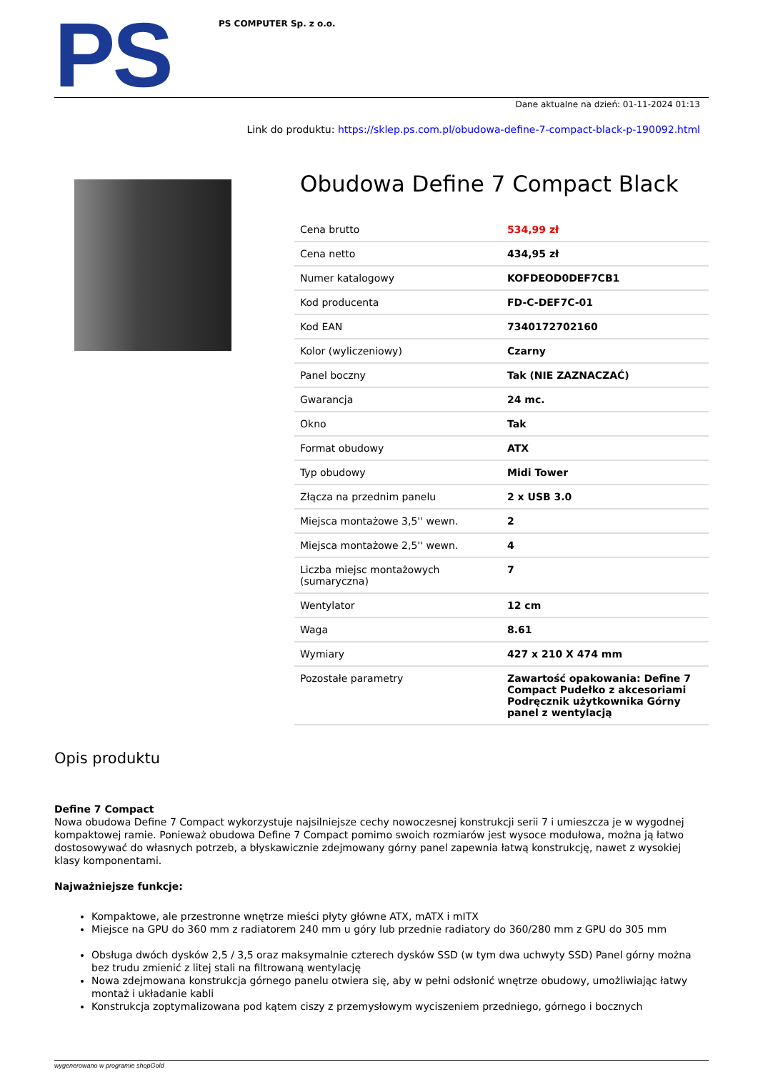PS
PS COMPUTER Sp. z o.o.
Dane aktualne na dzień: 01-11-2024 01:13
Link do produktu: https://sklep.ps.com.pl/obudowa-define-7-compact-black-p-190092.html
Obudowa Define 7 Compact Black
| Cena brutto | 534,99 zł |
| Cena netto | 434,95 zł |
| Numer katalogowy | KOFDEOD0DEF7CB1 |
| Kod producenta | FD-C-DEF7C-01 |
| Kod EAN | 7340172702160 |
| Kolor (wyliczeniowy) | Czarny |
| Panel boczny | Tak (NIE ZAZNACZAĆ) |
| Gwarancja | 24 mc. |
| Okno | Tak |
| Format obudowy | ATX |
| Typ obudowy | Midi Tower |
| Złącza na przednim panelu | 2 x USB 3.0 |
| Miejsca montażowe 3,5'' wewn. | 2 |
| Miejsca montażowe 2,5'' wewn. | 4 |
| Liczba miejsc montażowych (sumaryczna) | 7 |
| Wentylator | 12 cm |
| Waga | 8.61 |
| Wymiary | 427 x 210 X 474 mm |
| Pozostałe parametry | Zawartość opakowania: Define 7 Compact Pudełko z akcesoriami Podręcznik użytkownika Górny panel z wentylacją |
Opis produktu
Define 7 Compact
Nowa obudowa Define 7 Compact wykorzystuje najsilniejsze cechy nowoczesnej konstrukcji serii 7 i umieszcza je w wygodnej kompaktowej ramie. Ponieważ obudowa Define 7 Compact pomimo swoich rozmiarów jest wysoce modułowa, można ją łatwo dostosowywać do własnych potrzeb, a błyskawicznie zdejmowany górny panel zapewnia łatwą konstrukcję, nawet z wysokiej klasy komponentami.
Najważniejsze funkcje:
Kompaktowe, ale przestronne wnętrze mieści płyty główne ATX, mATX i mITX
Miejsce na GPU do 360 mm z radiatorem 240 mm u góry lub przednie radiatory do 360/280 mm z GPU do 305 mm
Obsługa dwóch dysków 2,5 / 3,5 oraz maksymalnie czterech dysków SSD (w tym dwa uchwyty SSD) Panel górny można bez trudu zmienić z litej stali na filtrowaną wentylację
Nowa zdejmowana konstrukcja górnego panelu otwiera się, aby w pełni odsłonić wnętrze obudowy, umożliwiając łatwy montaż i układanie kabli
Konstrukcja zoptymalizowana pod kątem ciszy z przemysłowym wyciszeniem przedniego, górnego i bocznych
wygenerowano w programie shopGold